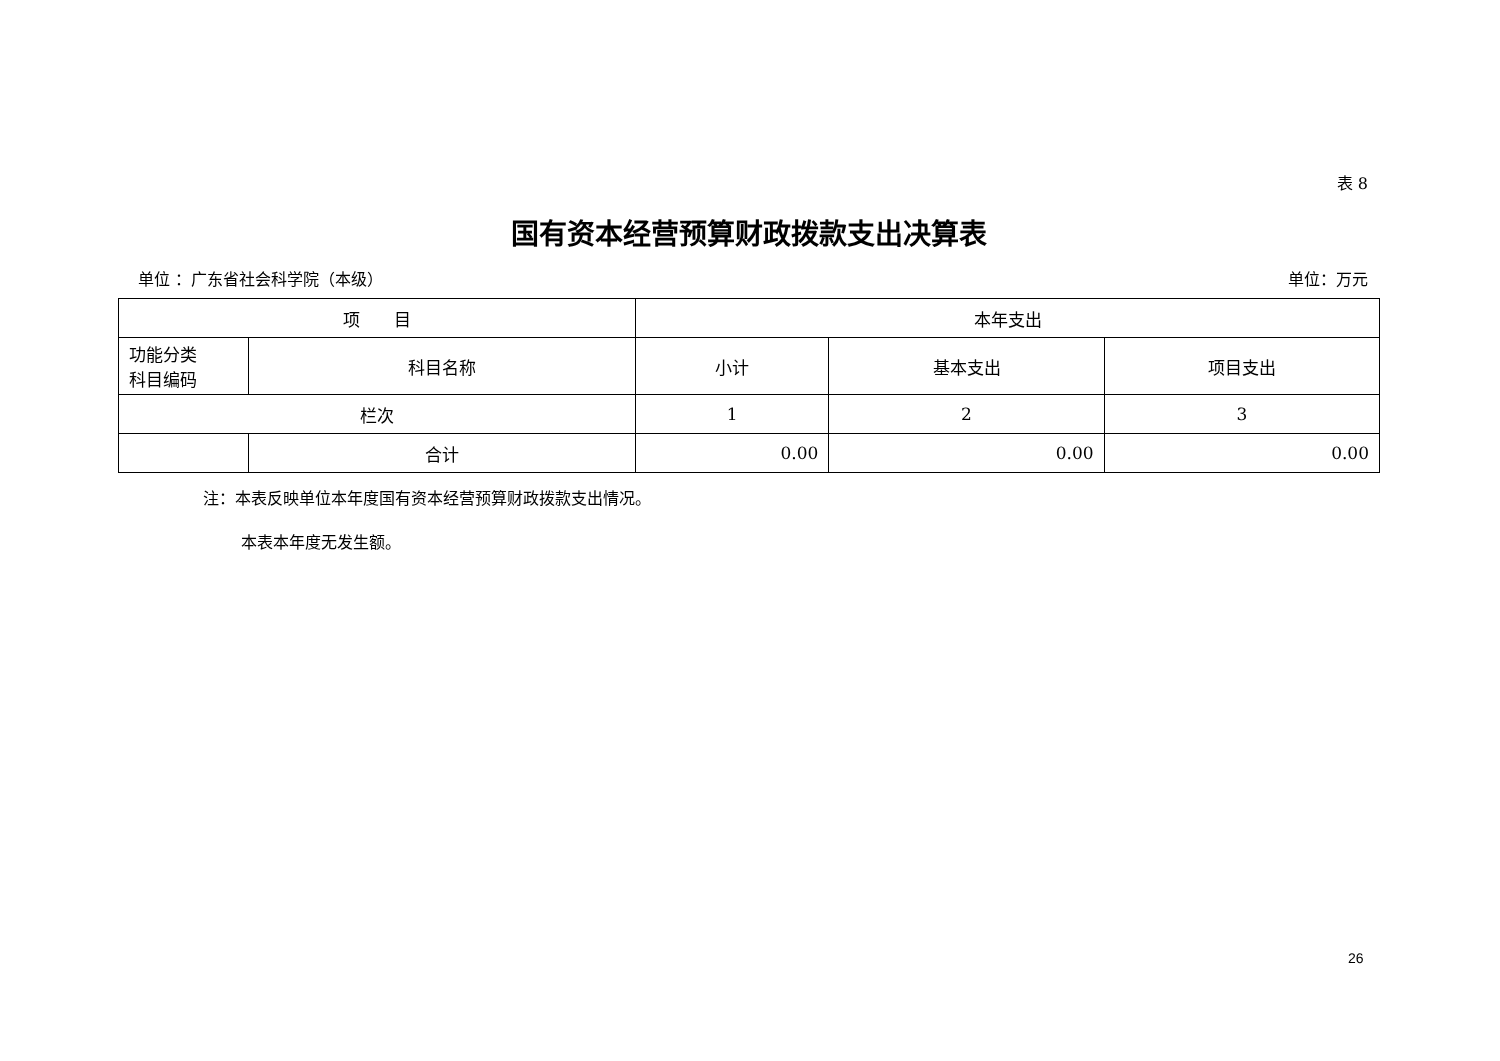表 8
国有资本经营预算财政拨款支出决算表
单位 ：广东省社会科学院（本级） 单位：万元
| 项 目 | | 本年支出 | | |
| --- | --- | --- | --- | --- |
| 功能分类 科目编码 | 科目名称 | 小计 | 基本支出 | 项目支出 |
| 栏次 | | 1 | 2 | 3 |
| | 合计 | 0.00 | 0.00 | 0.00 |
注：本表反映单位本年度国有资本经营预算财政拨款支出情况。
本表本年度无发生额。
26